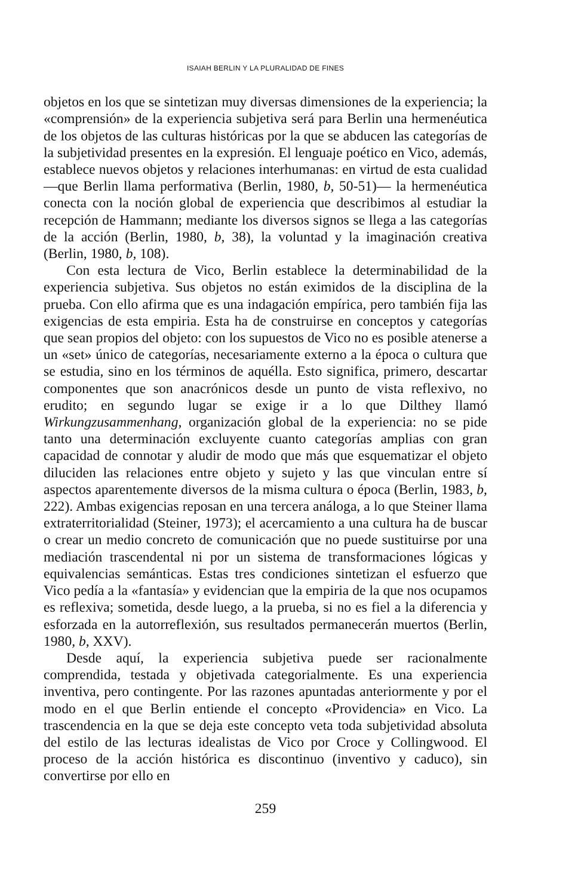ISAIAH BERLIN Y LA PLURALIDAD DE FINES
objetos en los que se sintetizan muy diversas dimensiones de la experiencia; la «comprensión» de la experiencia subjetiva será para Berlin una hermenéutica de los objetos de las culturas históricas por la que se abducen las categorías de la subjetividad presentes en la expresión. El lenguaje poético en Vico, además, establece nuevos objetos y relaciones interhumanas: en virtud de esta cualidad —que Berlin llama performativa (Berlin, 1980, b, 50-51)— la hermenéutica conecta con la noción global de experiencia que describimos al estudiar la recepción de Hammann; mediante los diversos signos se llega a las categorías de la acción (Berlin, 1980, b, 38), la voluntad y la imaginación creativa (Berlin, 1980, b, 108).
Con esta lectura de Vico, Berlin establece la determinabilidad de la experiencia subjetiva. Sus objetos no están eximidos de la disciplina de la prueba. Con ello afirma que es una indagación empírica, pero también fija las exigencias de esta empiria. Esta ha de construirse en conceptos y categorías que sean propios del objeto: con los supuestos de Vico no es posible atenerse a un «set» único de categorías, necesariamente externo a la época o cultura que se estudia, sino en los términos de aquélla. Esto significa, primero, descartar componentes que son anacrónicos desde un punto de vista reflexivo, no erudito; en segundo lugar se exige ir a lo que Dilthey llamó Wirkungzusammenhang, organización global de la experiencia: no se pide tanto una determinación excluyente cuanto categorías amplias con gran capacidad de connotar y aludir de modo que más que esquematizar el objeto diluciden las relaciones entre objeto y sujeto y las que vinculan entre sí aspectos aparentemente diversos de la misma cultura o época (Berlin, 1983, b, 222). Ambas exigencias reposan en una tercera análoga, a lo que Steiner llama extraterritorialidad (Steiner, 1973); el acercamiento a una cultura ha de buscar o crear un medio concreto de comunicación que no puede sustituirse por una mediación trascendental ni por un sistema de transformaciones lógicas y equivalencias semánticas. Estas tres condiciones sintetizan el esfuerzo que Vico pedía a la «fantasía» y evidencian que la empiria de la que nos ocupamos es reflexiva; sometida, desde luego, a la prueba, si no es fiel a la diferencia y esforzada en la autorreflexión, sus resultados permanecerán muertos (Berlin, 1980, b, XXV).
Desde aquí, la experiencia subjetiva puede ser racionalmente comprendida, testada y objetivada categorialmente. Es una experiencia inventiva, pero contingente. Por las razones apuntadas anteriormente y por el modo en el que Berlin entiende el concepto «Providencia» en Vico. La trascendencia en la que se deja este concepto veta toda subjetividad absoluta del estilo de las lecturas idealistas de Vico por Croce y Collingwood. El proceso de la acción histórica es discontinuo (inventivo y caduco), sin convertirse por ello en
259